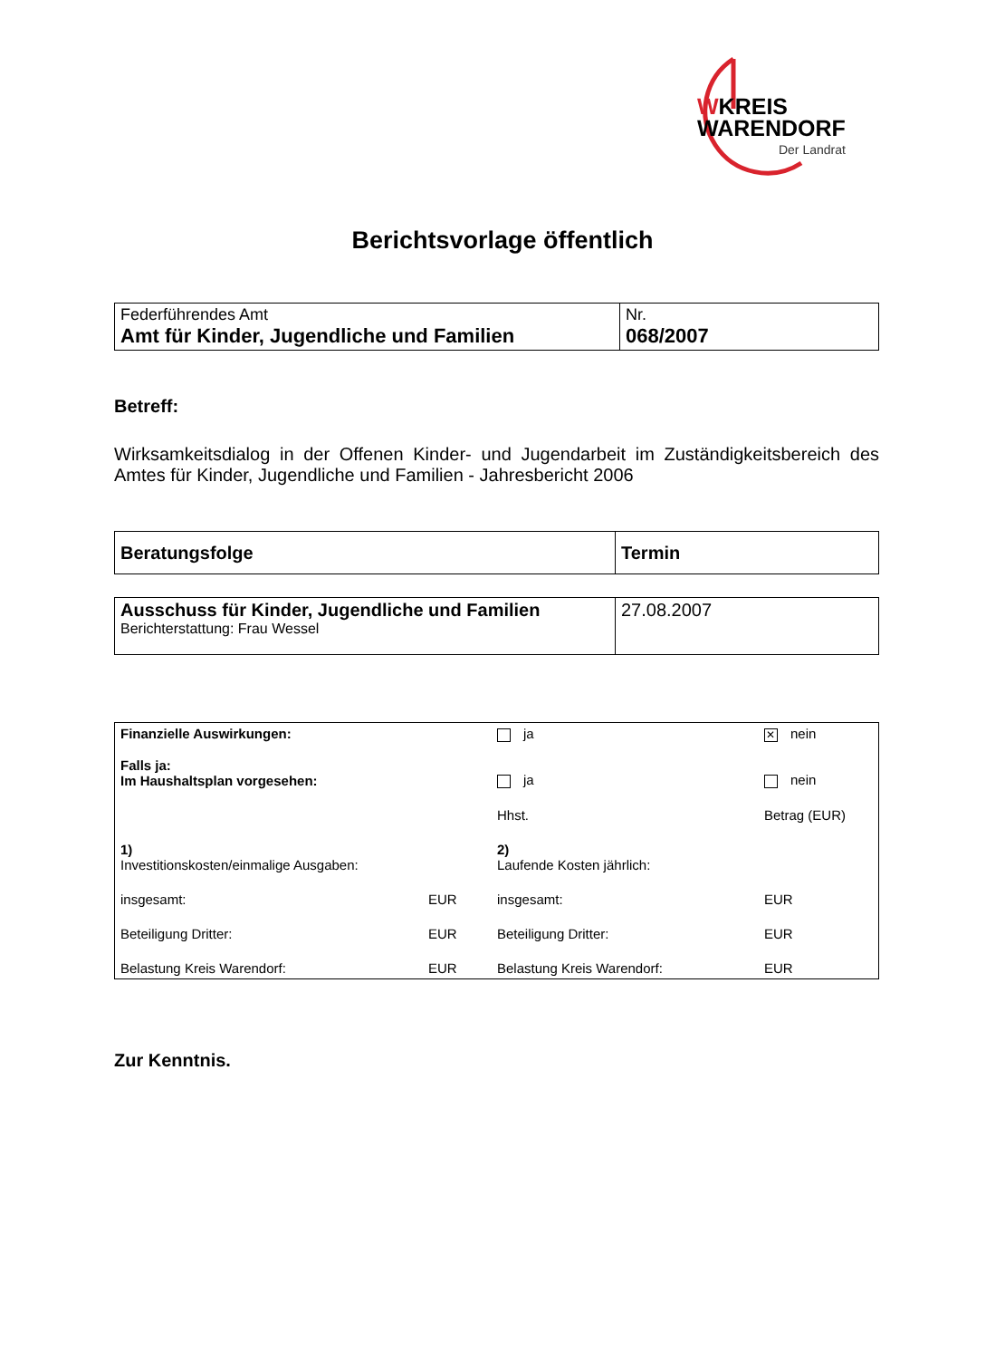WKREIS
WARENDORF
Der Landrat
Berichtsvorlage öffentlich
| Federführendes Amt Amt für Kinder, Jugendliche und Familien | Nr. 068/2007 |
Betreff:
Wirksamkeitsdialog in der Offenen Kinder- und Jugendarbeit im Zuständigkeitsbereich des Amtes für Kinder, Jugendliche und Familien - Jahresbericht 2006
| Beratungsfolge | Termin |
| Ausschuss für Kinder, Jugendliche und Familien Berichterstattung: Frau Wessel | 27.08.2007 |
| Finanzielle Auswirkungen: | | ja | ✕ nein | |
| Falls ja: Im Haushaltsplan vorgesehen: | | ja | nein | |
| | | Hhst. | Betrag (EUR) | |
| 1) Investitionskosten/einmalige Ausgaben: | | 2) Laufende Kosten jährlich: | | |
| insgesamt: | EUR | insgesamt: | | EUR |
| Beteiligung Dritter: | EUR | Beteiligung Dritter: | | EUR |
| Belastung Kreis Warendorf: | EUR | Belastung Kreis Warendorf: | | EUR |
Zur Kenntnis.